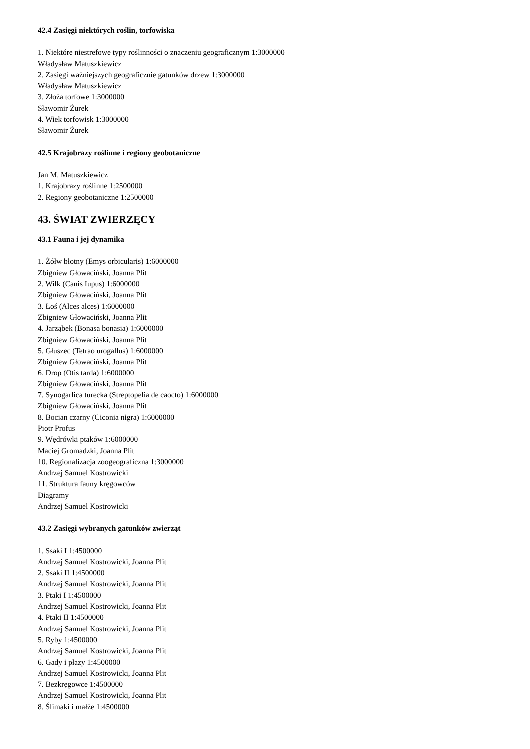42.4 Zasięgi niektórych roślin, torfowiska
1. Niektóre niestrefowe typy roślinności o znaczeniu geograficznym 1:3000000
Władysław Matuszkiewicz
2. Zasięgi ważniejszych geograficznie gatunków drzew 1:3000000
Władysław Matuszkiewicz
3. Złoża torfowe 1:3000000
Sławomir Żurek
4. Wiek torfowisk 1:3000000
Sławomir Żurek
42.5 Krajobrazy roślinne i regiony geobotaniczne
Jan M. Matuszkiewicz
1. Krajobrazy roślinne 1:2500000
2. Regiony geobotaniczne 1:2500000
43. ŚWIAT ZWIERZĘCY
43.1 Fauna i jej dynamika
1. Żółw błotny (Emys orbicularis) 1:6000000
Zbigniew Głowaciński, Joanna Plit
2. Wilk (Canis Iupus) 1:6000000
Zbigniew Głowaciński, Joanna Plit
3. Łoś (Alces alces) 1:6000000
Zbigniew Głowaciński, Joanna Plit
4. Jarząbek (Bonasa bonasia) 1:6000000
Zbigniew Głowaciński, Joanna Plit
5. Głuszec (Tetrao urogallus) 1:6000000
Zbigniew Głowaciński, Joanna Plit
6. Drop (Otis tarda) 1:6000000
Zbigniew Głowaciński, Joanna Plit
7. Synogarlica turecka (Streptopelia de caocto) 1:6000000
Zbigniew Głowaciński, Joanna Plit
8. Bocian czarny (Ciconia nigra) 1:6000000
Piotr Profus
9. Wędrówki ptaków 1:6000000
Maciej Gromadzki, Joanna Plit
10. Regionalizacja zoogeograficzna 1:3000000
Andrzej Samuel Kostrowicki
11. Struktura fauny kręgowców
Diagramy
Andrzej Samuel Kostrowicki
43.2 Zasięgi wybranych gatunków zwierząt
1. Ssaki I 1:4500000
Andrzej Samuel Kostrowicki, Joanna Plit
2. Ssaki II 1:4500000
Andrzej Samuel Kostrowicki, Joanna Plit
3. Ptaki I 1:4500000
Andrzej Samuel Kostrowicki, Joanna Plit
4. Ptaki II 1:4500000
Andrzej Samuel Kostrowicki, Joanna Plit
5. Ryby 1:4500000
Andrzej Samuel Kostrowicki, Joanna Plit
6. Gady i płazy 1:4500000
Andrzej Samuel Kostrowicki, Joanna Plit
7. Bezkręgowce 1:4500000
Andrzej Samuel Kostrowicki, Joanna Plit
8. Ślimaki i małże 1:4500000